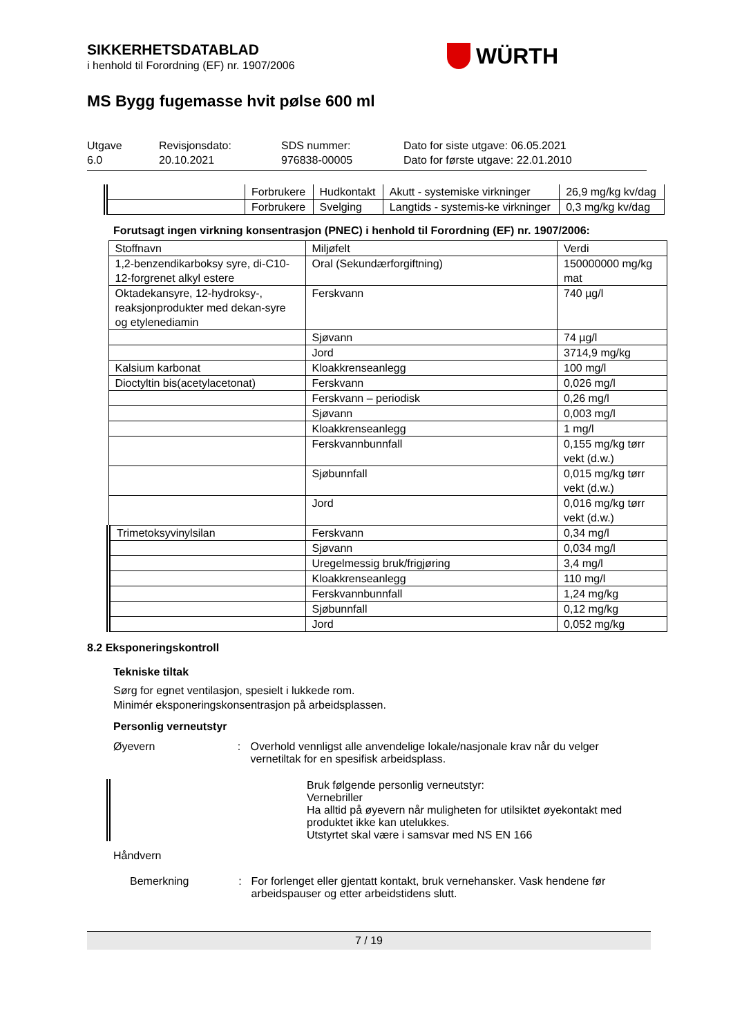WÜRTH
SIKKERHETSDATABLAD
i henhold til Forordning (EF) nr. 1907/2006
MS Bygg fugemasse hvit pølse 600 ml
Utgave
6.0
Revisjonsdato:
20.10.2021
SDS nummer:
976838-00005
Dato for siste utgave: 06.05.2021
Dato for første utgave: 22.01.2010
| | Forbrukere | Hudkontakt | Akutt - systemiske virkninger | 26,9 mg/kg kv/dag |
| | Forbrukere | Svelging | Langtids - systemis-ke virkninger | 0,3 mg/kg kv/dag |
Forutsagt ingen virkning konsentrasjon (PNEC) i henhold til Forordning (EF) nr. 1907/2006:
| Stoffnavn | Miljøfelt | Verdi |
| --- | --- | --- |
| 1,2-benzendikarboksy syre, di-C10-12-forgrenet alkyl estere | Oral (Sekundærforgiftning) | 150000000 mg/kg mat |
| Oktadekansyre, 12-hydroksy-, reaksjonprodukter med dekan-syre og etylenediamin | Ferskvann | 740 µg/l |
| | Sjøvann | 74 µg/l |
| | Jord | 3714,9 mg/kg |
| Kalsium karbonat | Kloakkrenseanlegg | 100 mg/l |
| Dioctyltin bis(acetylacetonat) | Ferskvann | 0,026 mg/l |
| | Ferskvann – periodisk | 0,26 mg/l |
| | Sjøvann | 0,003 mg/l |
| | Kloakkrenseanlegg | 1 mg/l |
| | Ferskvannbunnfall | 0,155 mg/kg tørr vekt (d.w.) |
| | Sjøbunnfall | 0,015 mg/kg tørr vekt (d.w.) |
| | Jord | 0,016 mg/kg tørr vekt (d.w.) |
| Trimetoksyvinylsilan | Ferskvann | 0,34 mg/l |
| | Sjøvann | 0,034 mg/l |
| | Uregelmessig bruk/frigjøring | 3,4 mg/l |
| | Kloakkrenseanlegg | 110 mg/l |
| | Ferskvannbunnfall | 1,24 mg/kg |
| | Sjøbunnfall | 0,12 mg/kg |
| | Jord | 0,052 mg/kg |
8.2 Eksponeringskontroll
Tekniske tiltak
Sørg for egnet ventilasjon, spesielt i lukkede rom.
Minimér eksponeringskonsentrasjon på arbeidsplassen.
Personlig verneutstyr
Øyevern : Overhold vennligst alle anvendelige lokale/nasjonale krav når du velger vernetiltak for en spesifisk arbeidsplass.
Bruk følgende personlig verneutstyr:
Vernebriller
Ha alltid på øyevern når muligheten for utilsiktet øyekontakt med produktet ikke kan utelukkes.
Utstyrtet skal være i samsvar med NS EN 166
Håndvern
Bemerkning : For forlenget eller gjentatt kontakt, bruk vernehansker. Vask hendene før arbeidspauser og etter arbeidstidens slutt.
7 / 19